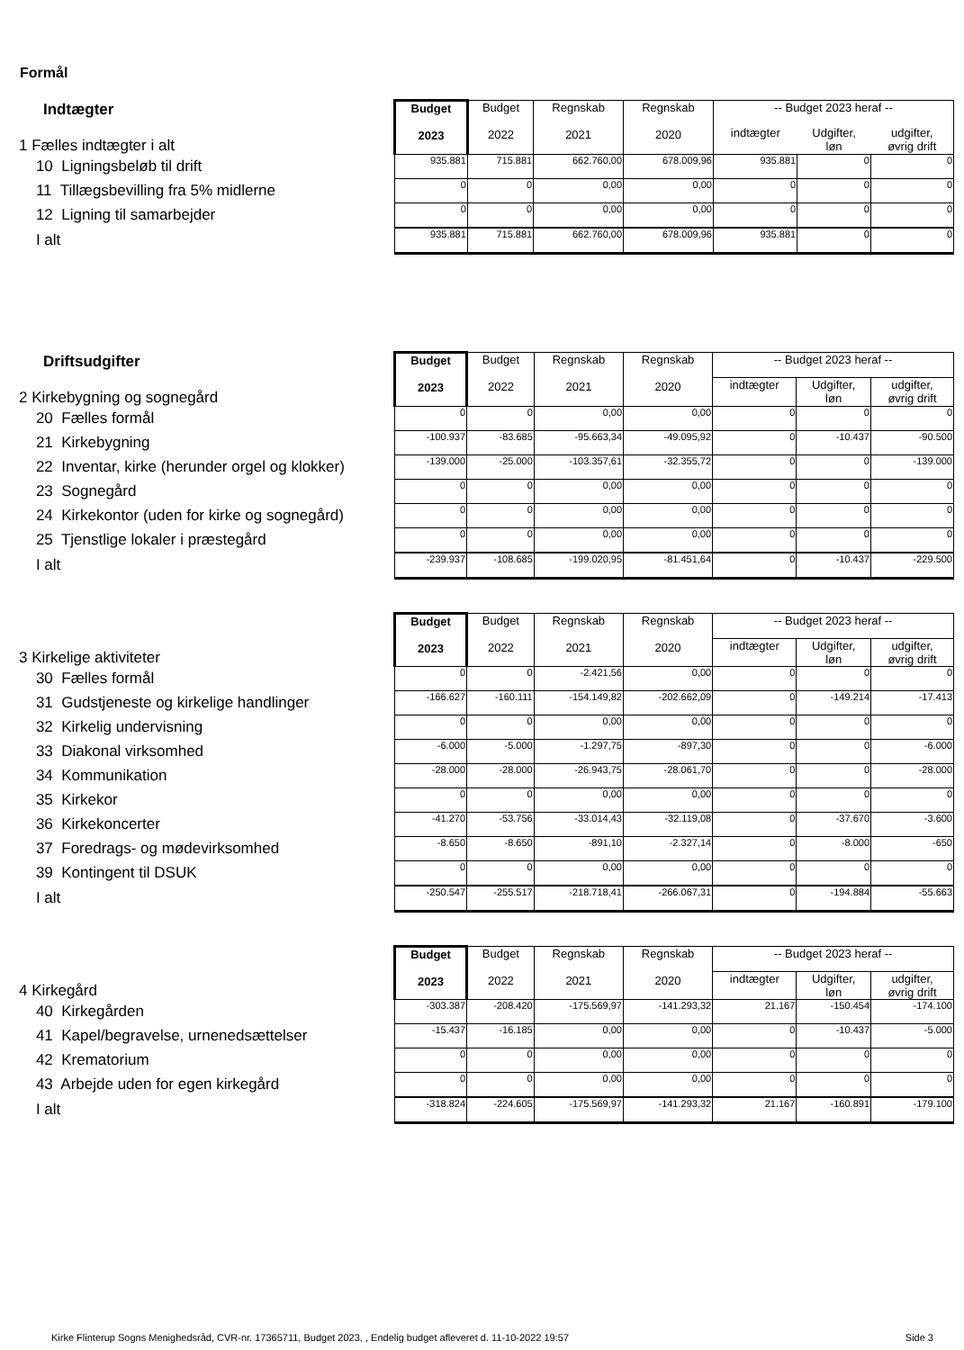Formål
| Indtægter 1 Fælles indtægter i alt | Budget 2023 | Budget 2022 | Regnskab 2021 | Regnskab 2020 | -- Budget 2023 heraf -- | | |
| | | | | | indtægter | Udgifter, løn | udgifter, øvrig drift |
| 10 Ligningsbeløb til drift | 935.881 | 715.881 | 662.760,00 | 678.009,96 | 935.881 | 0 | 0 |
| 11 Tillægsbevilling fra 5% midlerne | 0 | 0 | 0,00 | 0,00 | 0 | 0 | 0 |
| 12 Ligning til samarbejder | 0 | 0 | 0,00 | 0,00 | 0 | 0 | 0 |
| I alt | 935.881 | 715.881 | 662.760,00 | 678.009,96 | 935.881 | 0 | 0 |
| Driftsudgifter 2 Kirkebygning og sognegård | Budget 2023 | Budget 2022 | Regnskab 2021 | Regnskab 2020 | -- Budget 2023 heraf -- | | |
| | | | | | indtægter | Udgifter, løn | udgifter, øvrig drift |
| 20 Fælles formål | 0 | 0 | 0,00 | 0,00 | 0 | 0 | 0 |
| 21 Kirkebygning | -100.937 | -83.685 | -95.663,34 | -49.095,92 | 0 | -10.437 | -90.500 |
| 22 Inventar, kirke (herunder orgel og klokker) | -139.000 | -25.000 | -103.357,61 | -32.355,72 | 0 | 0 | -139.000 |
| 23 Sognegård | 0 | 0 | 0,00 | 0,00 | 0 | 0 | 0 |
| 24 Kirkekontor (uden for kirke og sognegård) | 0 | 0 | 0,00 | 0,00 | 0 | 0 | 0 |
| 25 Tjenstlige lokaler i præstegård | 0 | 0 | 0,00 | 0,00 | 0 | 0 | 0 |
| I alt | -239.937 | -108.685 | -199.020,95 | -81.451,64 | 0 | -10.437 | -229.500 |
| 3 Kirkelige aktiviteter | Budget 2023 | Budget 2022 | Regnskab 2021 | Regnskab 2020 | -- Budget 2023 heraf -- | | |
| | | | | | indtægter | Udgifter, løn | udgifter, øvrig drift |
| 30 Fælles formål | 0 | 0 | -2.421,56 | 0,00 | 0 | 0 | 0 |
| 31 Gudstjeneste og kirkelige handlinger | -166.627 | -160.111 | -154.149,82 | -202.662,09 | 0 | -149.214 | -17.413 |
| 32 Kirkelig undervisning | 0 | 0 | 0,00 | 0,00 | 0 | 0 | 0 |
| 33 Diakonal virksomhed | -6.000 | -5.000 | -1.297,75 | -897,30 | 0 | 0 | -6.000 |
| 34 Kommunikation | -28.000 | -28.000 | -26.943,75 | -28.061,70 | 0 | 0 | -28.000 |
| 35 Kirkekor | 0 | 0 | 0,00 | 0,00 | 0 | 0 | 0 |
| 36 Kirkekoncerter | -41.270 | -53.756 | -33.014,43 | -32.119,08 | 0 | -37.670 | -3.600 |
| 37 Foredrags- og mødevirksomhed | -8.650 | -8.650 | -891,10 | -2.327,14 | 0 | -8.000 | -650 |
| 39 Kontingent til DSUK | 0 | 0 | 0,00 | 0,00 | 0 | 0 | 0 |
| I alt | -250.547 | -255.517 | -218.718,41 | -266.067,31 | 0 | -194.884 | -55.663 |
| 4 Kirkegård | Budget 2023 | Budget 2022 | Regnskab 2021 | Regnskab 2020 | -- Budget 2023 heraf -- | | |
| | | | | | indtægter | Udgifter, løn | udgifter, øvrig drift |
| 40 Kirkegården | -303.387 | -208.420 | -175.569,97 | -141.293,32 | 21.167 | -150.454 | -174.100 |
| 41 Kapel/begravelse, urnenedsættelser | -15.437 | -16.185 | 0,00 | 0,00 | 0 | -10.437 | -5.000 |
| 42 Krematorium | 0 | 0 | 0,00 | 0,00 | 0 | 0 | 0 |
| 43 Arbejde uden for egen kirkegård | 0 | 0 | 0,00 | 0,00 | 0 | 0 | 0 |
| I alt | -318.824 | -224.605 | -175.569,97 | -141.293,32 | 21.167 | -160.891 | -179.100 |
Kirke Flinterup Sogns Menighedsråd, CVR-nr. 17365711, Budget 2023, , Endelig budget afleveret d. 11-10-2022 19:57 Side 3